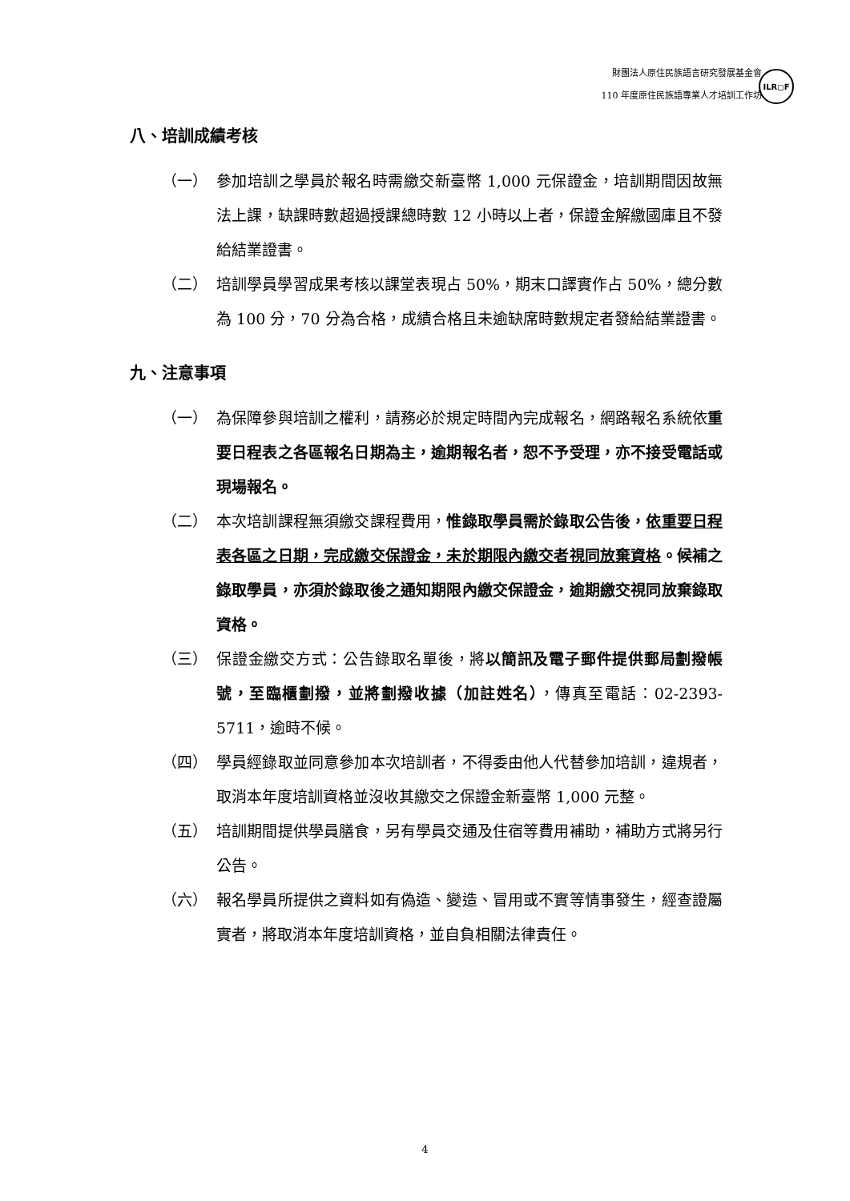財團法人原住民族語言研究發展基金會
110 年度原住民族語專業人才培訓工作坊
ILR◻F
八、培訓成績考核
（一） 參加培訓之學員於報名時需繳交新臺幣 1,000 元保證金，培訓期間因故無法上課，缺課時數超過授課總時數 12 小時以上者，保證金解繳國庫且不發給結業證書。
（二） 培訓學員學習成果考核以課堂表現占 50%，期末口譯實作占 50%，總分數為 100 分，70 分為合格，成績合格且未逾缺席時數規定者發給結業證書。
九、注意事項
（一） 為保障參與培訓之權利，請務必於規定時間內完成報名，網路報名系統依重要日程表之各區報名日期為主，逾期報名者，恕不予受理，亦不接受電話或現場報名。
（二） 本次培訓課程無須繳交課程費用，惟錄取學員需於錄取公告後，依重要日程表各區之日期，完成繳交保證金，未於期限內繳交者視同放棄資格。候補之錄取學員，亦須於錄取後之通知期限內繳交保證金，逾期繳交視同放棄錄取資格。
（三） 保證金繳交方式：公告錄取名單後，將以簡訊及電子郵件提供郵局劃撥帳號，至臨櫃劃撥，並將劃撥收據（加註姓名），傳真至電話：02-2393-5711，逾時不候。
（四） 學員經錄取並同意參加本次培訓者，不得委由他人代替參加培訓，違規者，取消本年度培訓資格並沒收其繳交之保證金新臺幣 1,000 元整。
（五） 培訓期間提供學員膳食，另有學員交通及住宿等費用補助，補助方式將另行公告。
（六） 報名學員所提供之資料如有偽造、變造、冒用或不實等情事發生，經查證屬實者，將取消本年度培訓資格，並自負相關法律責任。
4